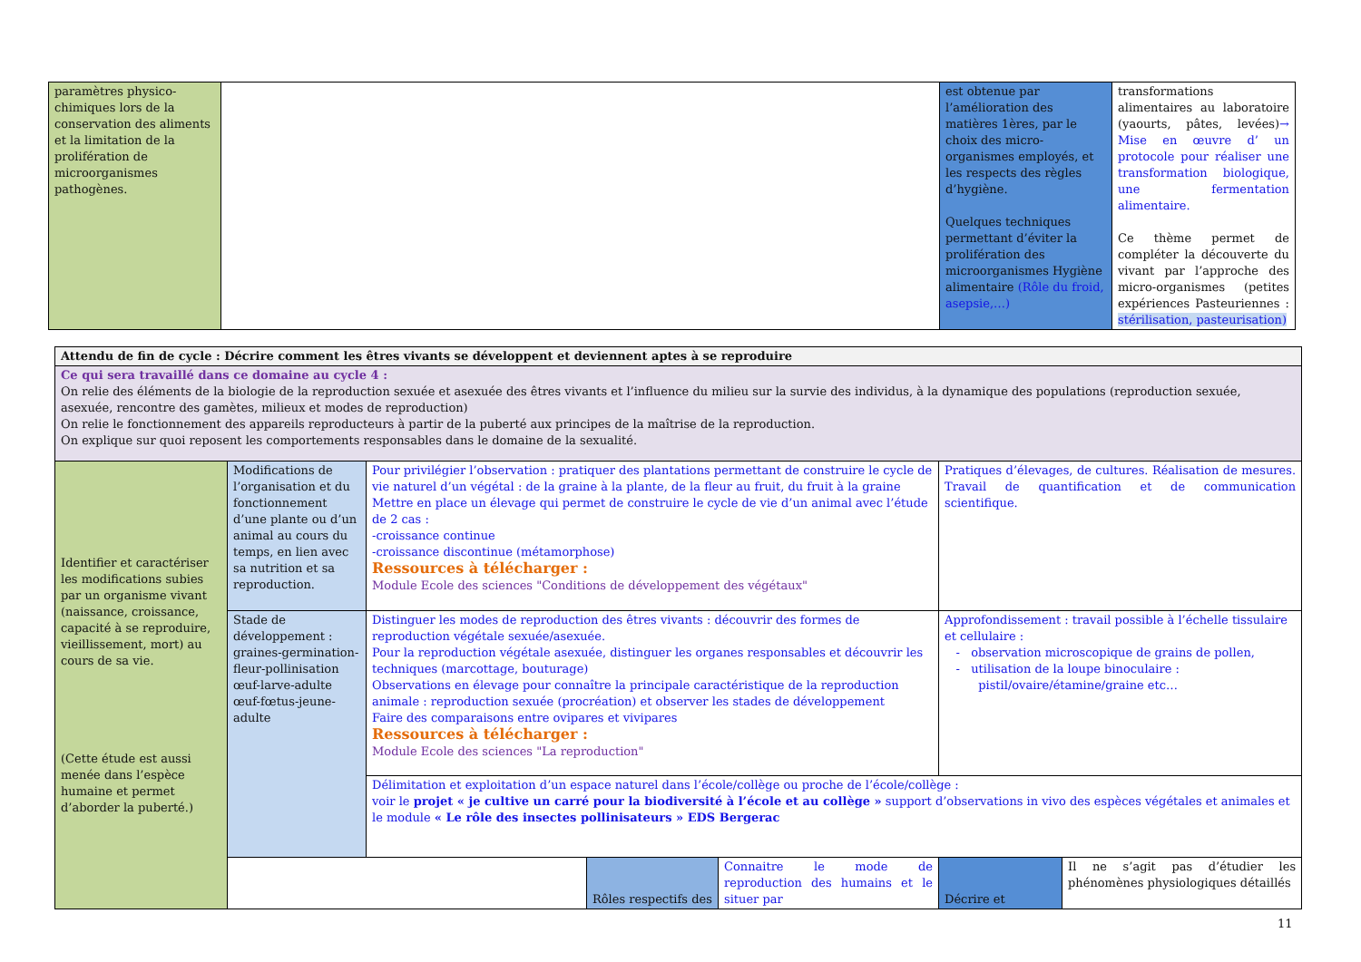| paramètres physico-chimiques lors de la conservation des aliments et la limitation de la prolifération de microorganismes pathogènes. | | est obtenue par l’amélioration des matières 1ères, par le choix des micro-organismes employés, et les respects des règles d’hygiène. Quelques techniques permettant d’éviter la prolifération des microorganismes Hygiène alimentaire (Rôle du froid, asepsie,…) | transformations alimentaires au laboratoire (yaourts, pâtes, levées) → Mise en œuvre d’ un protocole pour réaliser une transformation biologique, une fermentation alimentaire. Ce thème permet de compléter la découverte du vivant par l’approche des micro-organismes (petites expériences Pasteuriennes : stérilisation, pasteurisation) |
| Attendu de fin de cycle : Décrire comment les êtres vivants se développent et deviennent aptes à se reproduire | | | | | | |
| Ce qui sera travaillé dans ce domaine au cycle 4 : On relie des éléments de la biologie de la reproduction sexuée et asexuée des êtres vivants et l’influence du milieu sur la survie des individus, à la dynamique des populations (reproduction sexuée, asexuée, rencontre des gamètes, milieux et modes de reproduction) On relie le fonctionnement des appareils reproducteurs à partir de la puberté aux principes de la maîtrise de la reproduction. On explique sur quoi reposent les comportements responsables dans le domaine de la sexualité. | | | | | | |
| Identifier et caractériser les modifications subies par un organisme vivant (naissance, croissance, capacité à se reproduire, vieillissement, mort) au cours de sa vie. (Cette étude est aussi menée dans l’espèce humaine et permet d’aborder la puberté.) | Modifications de l’organisation et du fonctionnement d’une plante ou d’un animal au cours du temps, en lien avec sa nutrition et sa reproduction. | Pour privilégier l’observation : pratiquer des plantations permettant de construire le cycle de vie naturel d’un végétal : de la graine à la plante, de la fleur au fruit, du fruit à la graine Mettre en place un élevage qui permet de construire le cycle de vie d’un animal avec l’étude de 2 cas : -croissance continue -croissance discontinue (métamorphose) Ressources à télécharger : Module Ecole des sciences "Conditions de développement des végétaux" | | | Pratiques d’élevages, de cultures. Réalisation de mesures. Travail de quantification et de communication scientifique. | |
| | Stade de développement : graines-germination-fleur-pollinisation œuf-larve-adulte œuf-fœtus-jeune-adulte | Distinguer les modes de reproduction des êtres vivants : découvrir des formes de reproduction végétale sexuée/asexuée. Pour la reproduction végétale asexuée, distinguer les organes responsables et découvrir les techniques (marcottage, bouturage) Observations en élevage pour connaître la principale caractéristique de la reproduction animale : reproduction sexuée (procréation) et observer les stades de développement Faire des comparaisons entre ovipares et vivipares Ressources à télécharger : Module Ecole des sciences "La reproduction" | | | Approfondissement : travail possible à l’échelle tissulaire et cellulaire : - observation microscopique de grains de pollen, - utilisation de la loupe binoculaire : pistil/ovaire/étamine/graine etc… | |
| | | Délimitation et exploitation d’un espace naturel dans l’école/collège ou proche de l’école/collège : voir le projet « je cultive un carré pour la biodiversité à l’école et au collège » support d’observations in vivo des espèces végétales et animales et le module « Le rôle des insectes pollinisateurs » EDS Bergerac | | | | |
| | | | Rôles respectifs des | Connaitre le mode de reproduction des humains et le situer par | Décrire et | Il ne s’agit pas d’étudier les phénomènes physiologiques détaillés |
11